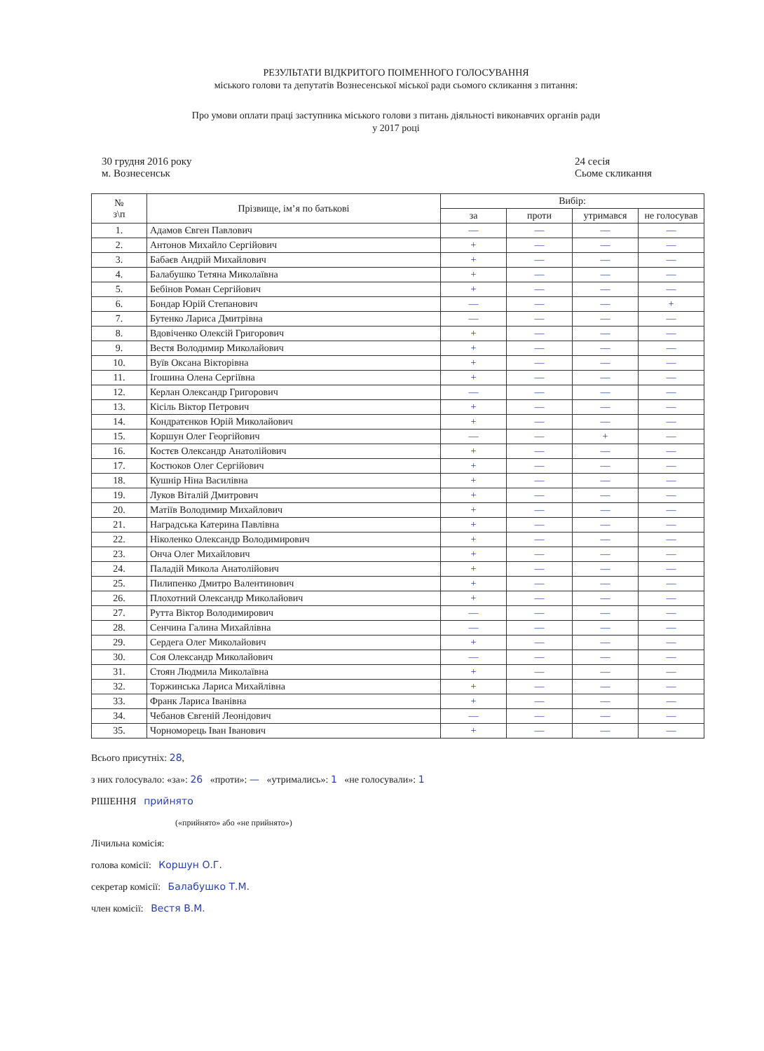РЕЗУЛЬТАТИ ВІДКРИТОГО ПОІМЕННОГО ГОЛОСУВАННЯ
міського голови та депутатів Вознесенської міської ради сьомого скликання з питання:
Про умови оплати праці заступника міського голови з питань діяльності виконавчих органів ради
у 2017 році
30 грудня 2016 року
м. Вознесенськ
24 сесія
Сьоме скликання
| № з\п | Прізвище, ім’я по батькові | Вибір: | | | |
| --- | --- | --- | --- | --- | --- |
| | | за | проти | утримався | не голосував |
| 1. | Адамов Євген Павлович | — | — | — | — |
| 2. | Антонов Михайло Сергійович | + | — | — | — |
| 3. | Бабаєв Андрій Михайлович | + | — | — | — |
| 4. | Балабушко Тетяна Миколаївна | + | — | — | — |
| 5. | Бебінов Роман Сергійович | + | — | — | — |
| 6. | Бондар Юрій Степанович | — | — | — | + |
| 7. | Бутенко Лариса Дмитрівна | — | — | — | — |
| 8. | Вдовіченко Олексій Григорович | + | — | — | — |
| 9. | Вестя Володимир Миколайович | + | — | — | — |
| 10. | Вуїв Оксана Вікторівна | + | — | — | — |
| 11. | Ігошина Олена Сергіївна | + | — | — | — |
| 12. | Керлан Олександр Григорович | — | — | — | — |
| 13. | Кісіль Віктор Петрович | + | — | — | — |
| 14. | Кондратєнков Юрій Миколайович | + | — | — | — |
| 15. | Коршун Олег Георгійович | — | — | + | — |
| 16. | Костєв Олександр Анатолійович | + | — | — | — |
| 17. | Костюков Олег Сергійович | + | — | — | — |
| 18. | Кушнір Ніна Василівна | + | — | — | — |
| 19. | Луков Віталій Дмитрович | + | — | — | — |
| 20. | Матіїв Володимир Михайлович | + | — | — | — |
| 21. | Наградська Катерина Павлівна | + | — | — | — |
| 22. | Ніколенко Олександр Володимирович | + | — | — | — |
| 23. | Онча Олег Михайлович | + | — | — | — |
| 24. | Паладій Микола Анатолійович | + | — | — | — |
| 25. | Пилипенко Дмитро Валентинович | + | — | — | — |
| 26. | Плохотний Олександр Миколайович | + | — | — | — |
| 27. | Рутта Віктор Володимирович | — | — | — | — |
| 28. | Сенчина Галина Михайлівна | — | — | — | — |
| 29. | Сердега Олег Миколайович | + | — | — | — |
| 30. | Соя Олександр Миколайович | — | — | — | — |
| 31. | Стоян Людмила Миколаївна | + | — | — | — |
| 32. | Торжинська Лариса Михайлівна | + | — | — | — |
| 33. | Франк Лариса Іванівна | + | — | — | — |
| 34. | Чебанов Євгеній Леонідович | — | — | — | — |
| 35. | Чорноморець Іван Іванович | + | — | — | — |
Всього присутніх: 28,
з них голосувало: «за»: 26 «проти»: — «утримались»: 1 «не голосували»: 1
РІШЕННЯ прийнято
(«прийнято» або «не прийнято»)
Лічильна комісія:
голова комісії: Коршун О.Г.
секретар комісії: Балабушко Т.М.
член комісії: Вестя В.М.